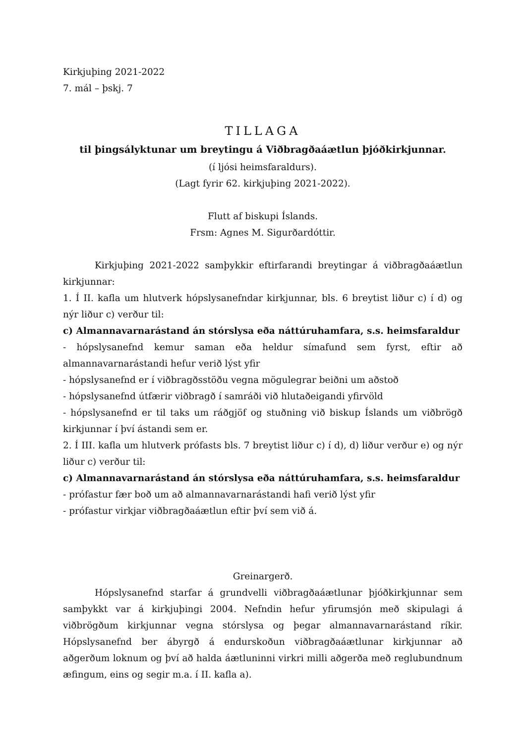Kirkjuþing 2021-2022
7. mál – þskj. 7
TILLAGA
til þingsályktunar um breytingu á Viðbragðaáætlun þjóðkirkjunnar.
(í ljósi heimsfaraldurs).
(Lagt fyrir 62. kirkjuþing 2021-2022).
Flutt af biskupi Íslands.
Frsm: Agnes M. Sigurðardóttir.
Kirkjuþing 2021-2022 samþykkir eftirfarandi breytingar á viðbragðaáætlun kirkjunnar:
1. Í II. kafla um hlutverk hópslysanefndar kirkjunnar, bls. 6 breytist liður c) í d) og nýr liður c) verður til:
c) Almannavarnarástand án stórslysa eða náttúruhamfara, s.s. heimsfaraldur
- hópslysanefnd kemur saman eða heldur símafund sem fyrst, eftir að almannavarnarástandi hefur verið lýst yfir
- hópslysanefnd er í viðbragðsstöðu vegna mögulegrar beiðni um aðstoð
- hópslysanefnd útfærir viðbragð í samráði við hlutaðeigandi yfirvöld
- hópslysanefnd er til taks um ráðgjöf og stuðning við biskup Íslands um viðbrögð kirkjunnar í því ástandi sem er.
2. Í III. kafla um hlutverk prófasts bls. 7 breytist liður c) í d), d) liður verður e) og nýr liður c) verður til:
c) Almannavarnarástand án stórslysa eða náttúruhamfara, s.s. heimsfaraldur
- prófastur fær boð um að almannavarnarástandi hafi verið lýst yfir
- prófastur virkjar viðbragðaáætlun eftir því sem við á.
Greinargerð.
Hópslysanefnd starfar á grundvelli viðbragðaáætlunar þjóðkirkjunnar sem samþykkt var á kirkjuþingi 2004. Nefndin hefur yfirumsjón með skipulagi á viðbrögðum kirkjunnar vegna stórslysa og þegar almannavarnarástand ríkir. Hópslysanefnd ber ábyrgð á endurskoðun viðbragðaáætlunar kirkjunnar að aðgerðum loknum og því að halda áætluninni virkri milli aðgerða með reglubundnum æfingum, eins og segir m.a. í II. kafla a).